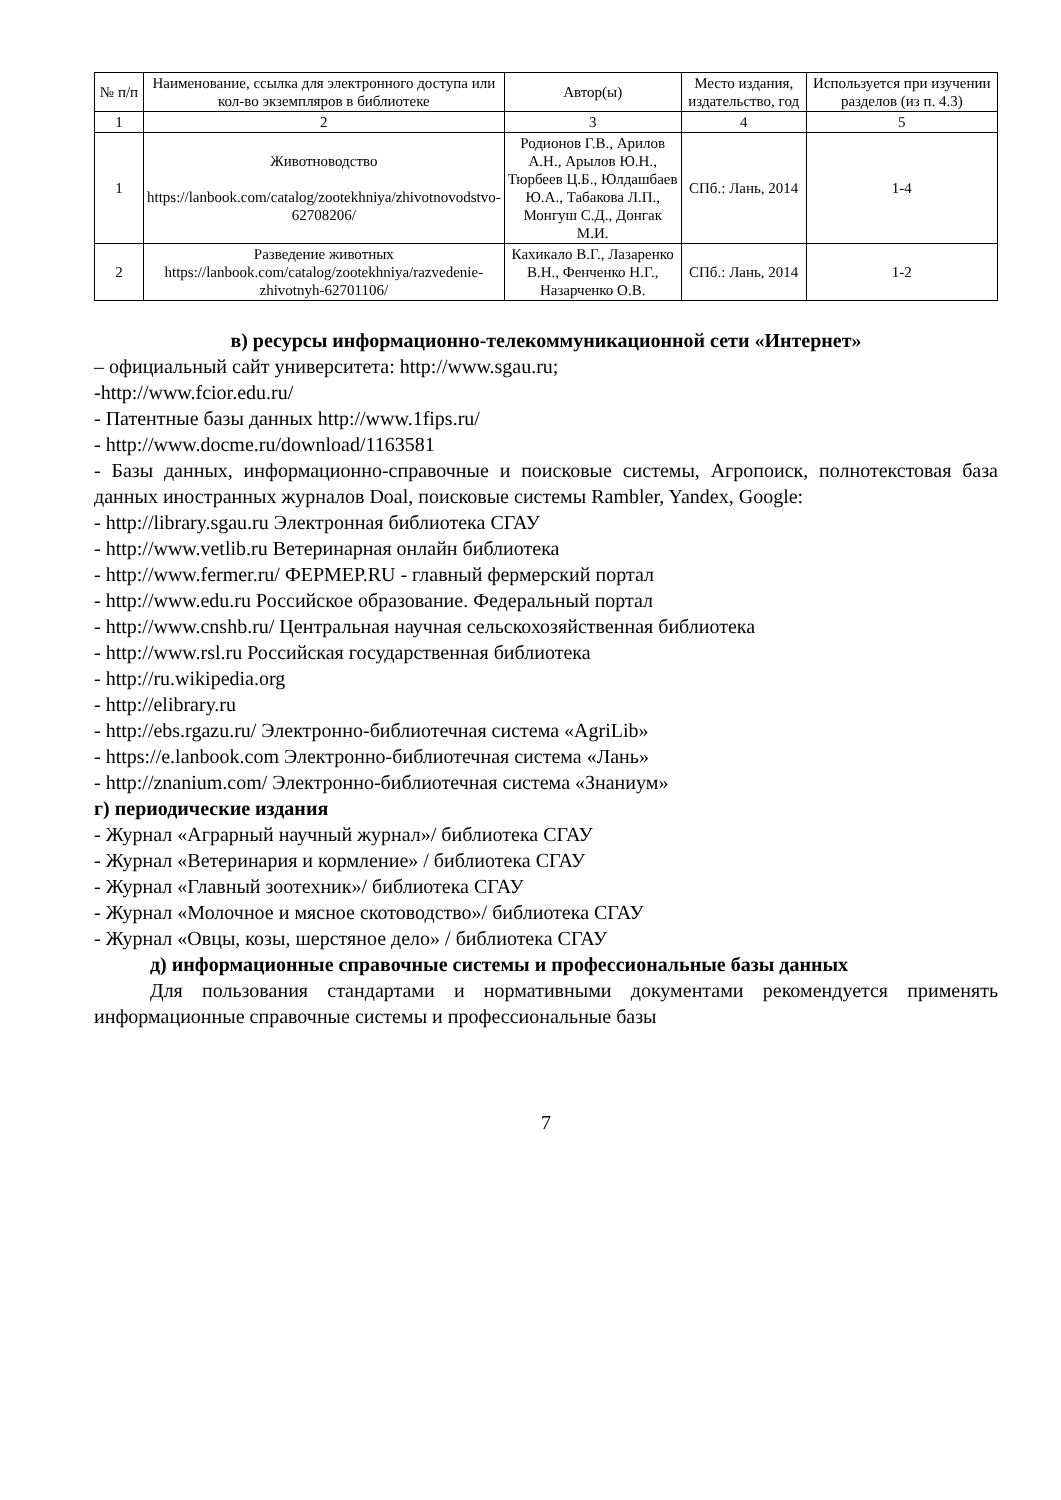| № п/п | Наименование, ссылка для электронного доступа или кол-во экземпляров в библиотеке | Автор(ы) | Место издания, издательство, год | Используется при изучении разделов (из п. 4.3) |
| --- | --- | --- | --- | --- |
| 1 | 2 | 3 | 4 | 5 |
| 1 | Животноводство https://lanbook.com/catalog/zootekhniya/zhivotnovodstvo-62708206/ | Родионов Г.В., Арилов А.Н., Арылов Ю.Н., Тюрбеев Ц.Б., Юлдашбаев Ю.А., Табакова Л.П., Монгуш С.Д., Донгак М.И. | СПб.: Лань, 2014 | 1-4 |
| 2 | Разведение животных https://lanbook.com/catalog/zootekhniya/razvedenie-zhivotnyh-62701106/ | Кахикало В.Г., Лазаренко В.Н., Фенченко Н.Г., Назарченко О.В. | СПб.: Лань, 2014 | 1-2 |
в) ресурсы информационно-телекоммуникационной сети «Интернет»
– официальный сайт университета: http://www.sgau.ru;
-http://www.fcior.edu.ru/
- Патентные базы данных http://www.1fips.ru/
- http://www.docme.ru/download/1163581
- Базы данных, информационно-справочные и поисковые системы, Агропоиск, полнотекстовая база данных иностранных журналов Doal, поисковые системы Rambler, Yandex, Google:
- http://library.sgau.ru Электронная библиотека СГАУ
- http://www.vetlib.ru Ветеринарная онлайн библиотека
- http://www.fermer.ru/ ФЕРМЕР.RU - главный фермерский портал
- http://www.edu.ru Российское образование. Федеральный портал
- http://www.cnshb.ru/ Центральная научная сельскохозяйственная библиотека
- http://www.rsl.ru Российская государственная библиотека
- http://ru.wikipedia.org
- http://elibrary.ru
- http://ebs.rgazu.ru/ Электронно-библиотечная система «AgriLib»
- https://e.lanbook.com Электронно-библиотечная система «Лань»
- http://znanium.com/ Электронно-библиотечная система «Знаниум»
г) периодические издания
- Журнал «Аграрный научный журнал»/ библиотека СГАУ
- Журнал «Ветеринария и кормление» / библиотека СГАУ
- Журнал «Главный зоотехник»/ библиотека СГАУ
- Журнал «Молочное и мясное скотоводство»/ библиотека СГАУ
- Журнал «Овцы, козы, шерстяное дело» / библиотека СГАУ
д) информационные справочные системы и профессиональные базы данных
Для пользования стандартами и нормативными документами рекомендуется применять информационные справочные системы и профессиональные базы
7